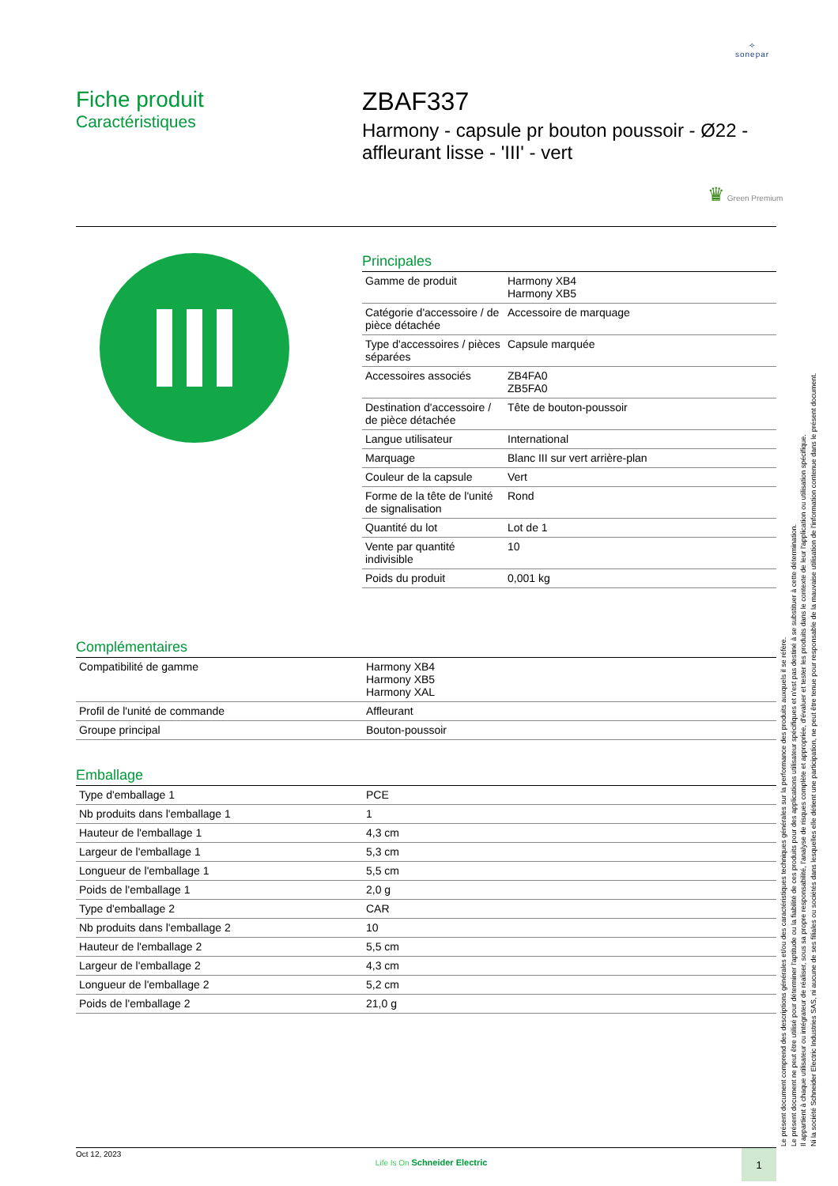✧
sonepar
Fiche produit
Caractéristiques
ZBAF337
Harmony - capsule pr bouton poussoir - Ø22 - affleurant lisse - 'III' - vert
♛ Green Premium
Principales
| Gamme de produit | Harmony XB4 Harmony XB5 |
| Catégorie d'accessoire / de pièce détachée | Accessoire de marquage |
| Type d'accessoires / pièces séparées | Capsule marquée |
| Accessoires associés | ZB4FA0 ZB5FA0 |
| Destination d'accessoire / de pièce détachée | Tête de bouton-poussoir |
| Langue utilisateur | International |
| Marquage | Blanc III sur vert arrière-plan |
| Couleur de la capsule | Vert |
| Forme de la tête de l'unité de signalisation | Rond |
| Quantité du lot | Lot de 1 |
| Vente par quantité indivisible | 10 |
| Poids du produit | 0,001 kg |
Complémentaires
| Compatibilité de gamme | Harmony XB4 Harmony XB5 Harmony XAL |
| Profil de l'unité de commande | Affleurant |
| Groupe principal | Bouton-poussoir |
Emballage
| Type d'emballage 1 | PCE |
| Nb produits dans l'emballage 1 | 1 |
| Hauteur de l'emballage 1 | 4,3 cm |
| Largeur de l'emballage 1 | 5,3 cm |
| Longueur de l'emballage 1 | 5,5 cm |
| Poids de l'emballage 1 | 2,0 g |
| Type d'emballage 2 | CAR |
| Nb produits dans l'emballage 2 | 10 |
| Hauteur de l'emballage 2 | 5,5 cm |
| Largeur de l'emballage 2 | 4,3 cm |
| Longueur de l'emballage 2 | 5,2 cm |
| Poids de l'emballage 2 | 21,0 g |
Le présent document comprend des descriptions générales et/ou des caractéristiques techniques générales sur la performance des produits auxquels il se réfère.
Le présent document ne peut être utilisé pour déterminer l'aptitude ou la fiabilité de ces produits pour des applications utilisateur spécifiques et n'est pas destiné à se substituer à cette détermination.
Il appartient à chaque utilisateur ou intégrateur de réaliser, sous sa propre responsabilité, l'analyse de risques complète et appropriée, d'évaluer et tester les produits dans le contexte de leur l'application ou utilisation spécifique.
Ni la société Schneider Electric Industries SAS, ni aucune de ses filiales ou sociétés dans lesquelles elle détient une participation, ne peut être tenue pour responsable de la mauvaise utilisation de l'information contenue dans le présent document.
Oct 12, 2023 Life Is On Schneider Electric 1